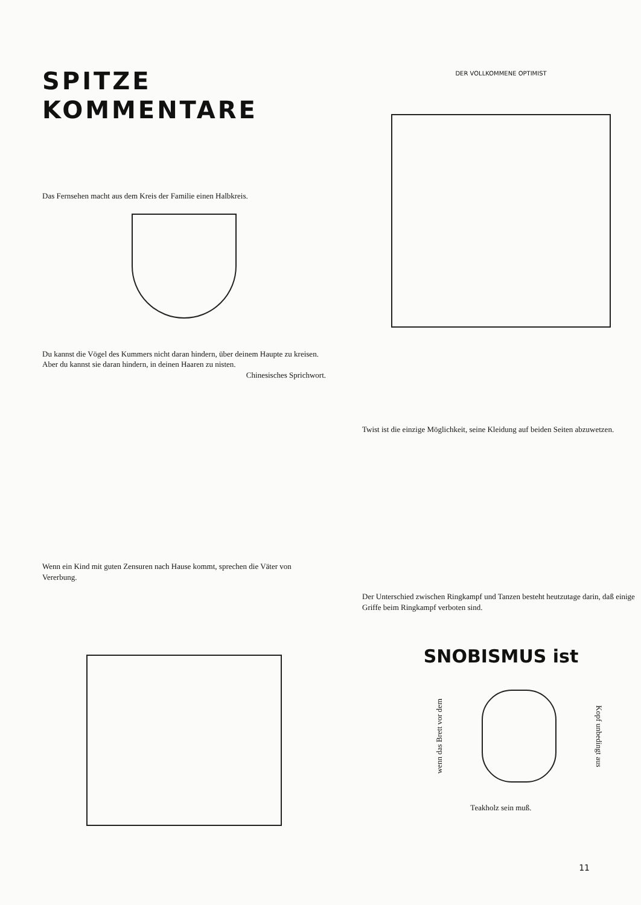SPITZE
KOMMENTARE
Das Fernsehen macht aus dem Kreis der Familie einen Halbkreis.
Du kannst die Vögel des Kummers nicht daran hindern, über deinem Haupte zu kreisen. Aber du kannst sie daran hindern, in deinen Haaren zu nisten.
Chinesisches Sprichwort.
Wenn ein Kind mit guten Zensuren nach Hause kommt, sprechen die Väter von Vererbung.
DER VOLLKOMMENE OPTIMIST
Twist ist die einzige Möglichkeit, seine Kleidung auf beiden Seiten abzuwetzen.
Der Unterschied zwischen Ringkampf und Tanzen besteht heutzutage darin, daß einige Griffe beim Ringkampf verboten sind.
SNOBISMUS ist
wenn das Brett vor dem
Kopf unbedingt aus
Teakholz sein muß.
11